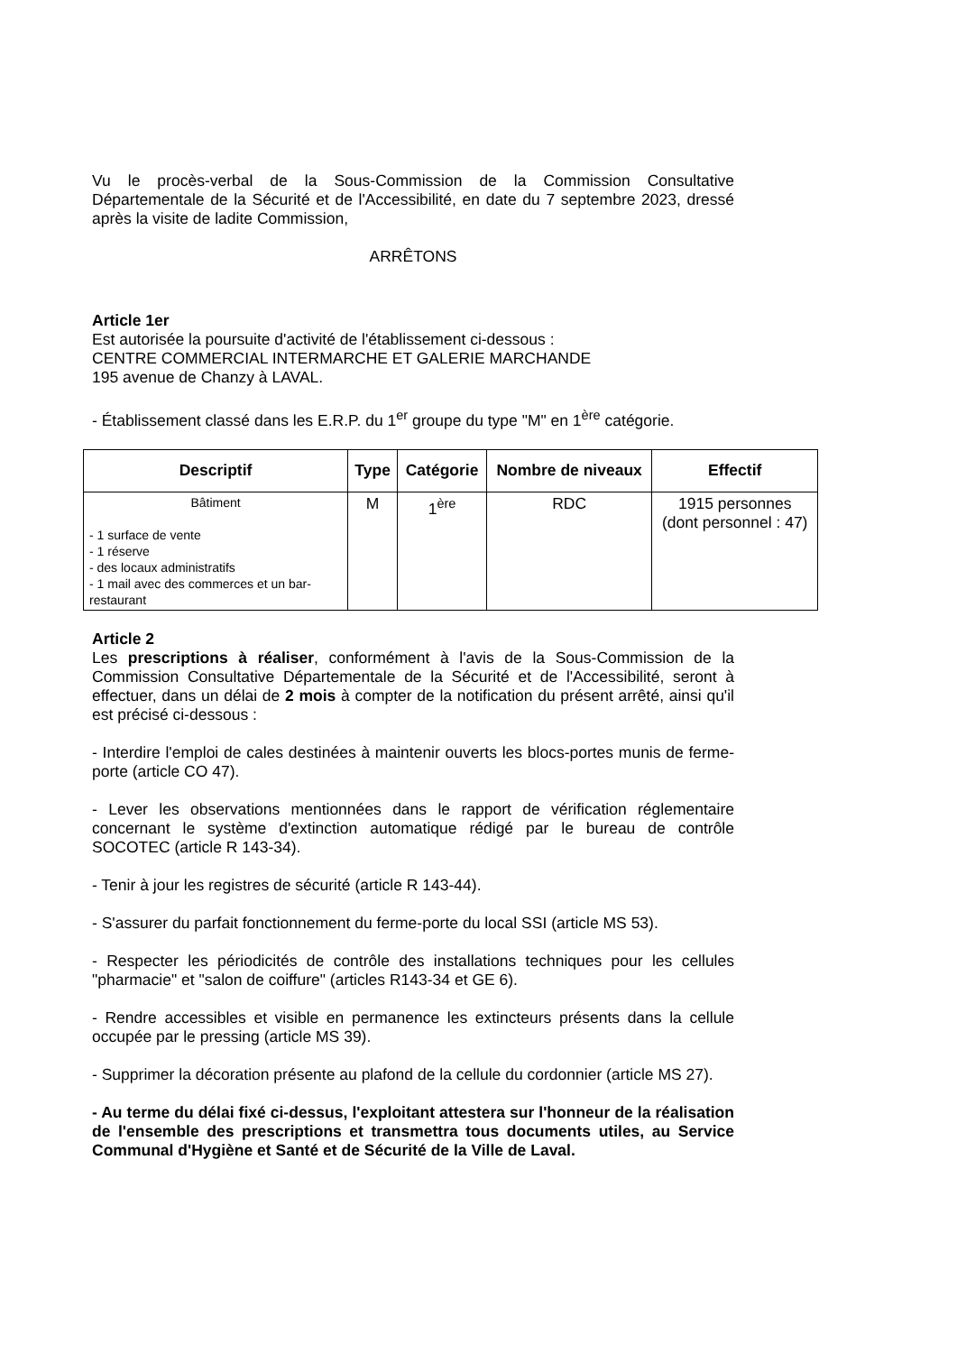Vu le procès-verbal de la Sous-Commission de la Commission Consultative Départementale de la Sécurité et de l'Accessibilité, en date du 7 septembre 2023, dressé après la visite de ladite Commission,
ARRÊTONS
Article 1er
Est autorisée la poursuite d'activité de l'établissement ci-dessous :
CENTRE COMMERCIAL INTERMARCHE ET GALERIE MARCHANDE
195 avenue de Chanzy à LAVAL.
- Établissement classé dans les E.R.P. du 1<sup>er</sup> groupe du type "M" en 1<sup>ère</sup> catégorie.
| Descriptif | Type | Catégorie | Nombre de niveaux | Effectif |
| --- | --- | --- | --- | --- |
| Bâtiment - 1 surface de vente - 1 réserve - des locaux administratifs - 1 mail avec des commerces et un bar-restaurant | M | 1<sup>ère</sup> | RDC | 1915 personnes (dont personnel : 47) |
Article 2
Les prescriptions à réaliser, conformément à l'avis de la Sous-Commission de la Commission Consultative Départementale de la Sécurité et de l'Accessibilité, seront à effectuer, dans un délai de 2 mois à compter de la notification du présent arrêté, ainsi qu'il est précisé ci-dessous :
- Interdire l'emploi de cales destinées à maintenir ouverts les blocs-portes munis de ferme-porte (article CO 47).
- Lever les observations mentionnées dans le rapport de vérification réglementaire concernant le système d'extinction automatique rédigé par le bureau de contrôle SOCOTEC (article R 143-34).
- Tenir à jour les registres de sécurité (article R 143-44).
- S'assurer du parfait fonctionnement du ferme-porte du local SSI (article MS 53).
- Respecter les périodicités de contrôle des installations techniques pour les cellules "pharmacie" et "salon de coiffure" (articles R143-34 et GE 6).
- Rendre accessibles et visible en permanence les extincteurs présents dans la cellule occupée par le pressing (article MS 39).
- Supprimer la décoration présente au plafond de la cellule du cordonnier (article MS 27).
- Au terme du délai fixé ci-dessus, l'exploitant attestera sur l'honneur de la réalisation de l'ensemble des prescriptions et transmettra tous documents utiles, au Service Communal d'Hygiène et Santé et de Sécurité de la Ville de Laval.